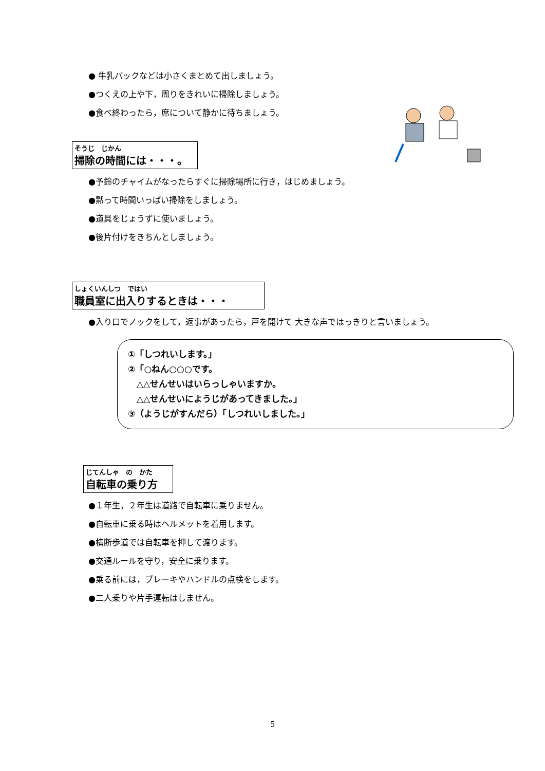● 牛乳パックなどは小さくまとめて出しましょう。
●つくえの上や下，周りをきれいに掃除しましょう。
●食べ終わったら，席について静かに待ちましょう。
そうじ　じかん
掃除の時間には・・・。
●予鈴のチャイムがなったらすぐに掃除場所に行き，はじめましょう。
●黙って時間いっぱい掃除をしましょう。
●道具をじょうずに使いましょう。
●後片付けをきちんとしましょう。
しょくいんしつ　ではい
職員室に出入りするときは・・・
●入り口でノックをして，返事があったら，戸を開けて 大きな声ではっきりと言いましょう。
①「しつれいします。」
②「○ねん○○○です。
　△△せんせいはいらっしゃいますか。
　△△せんせいにようじがあってきました。」
③（ようじがすんだら）「しつれいしました。」
じてんしゃ　の　かた
自転車の乗り方
●１年生，２年生は道路で自転車に乗りません。
●自転車に乗る時はヘルメットを着用します。
●横断歩道では自転車を押して渡ります。
●交通ルールを守り，安全に乗ります。
●乗る前には，ブレーキやハンドルの点検をします。
●二人乗りや片手運転はしません。
5